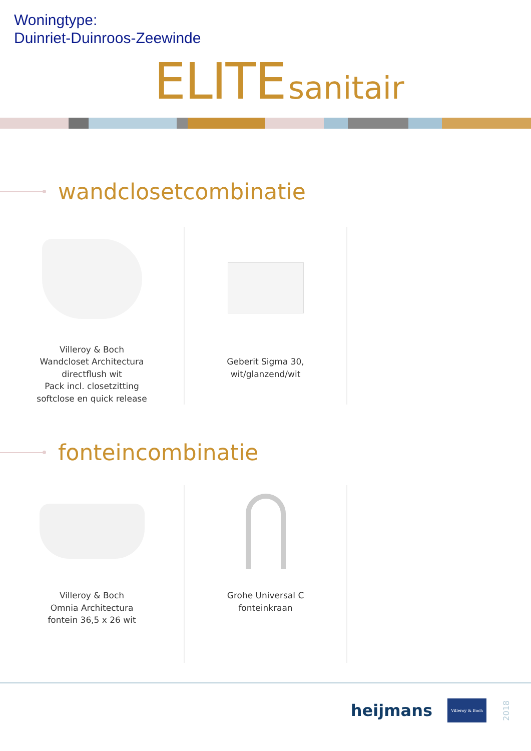Woningtype:
Duinriet-Duinroos-Zeewinde
ELITE sanitair
wandclosetcombinatie
Villeroy & Boch
Wandcloset Architectura
directflush wit
Pack incl. closetzitting
softclose en quick release
Geberit Sigma 30,
wit/glanzend/wit
fonteincombinatie
Villeroy & Boch
Omnia Architectura
fontein 36,5 x 26 wit
Grohe Universal C
fonteinkraan
heijmans
Villeroy & Boch
2018